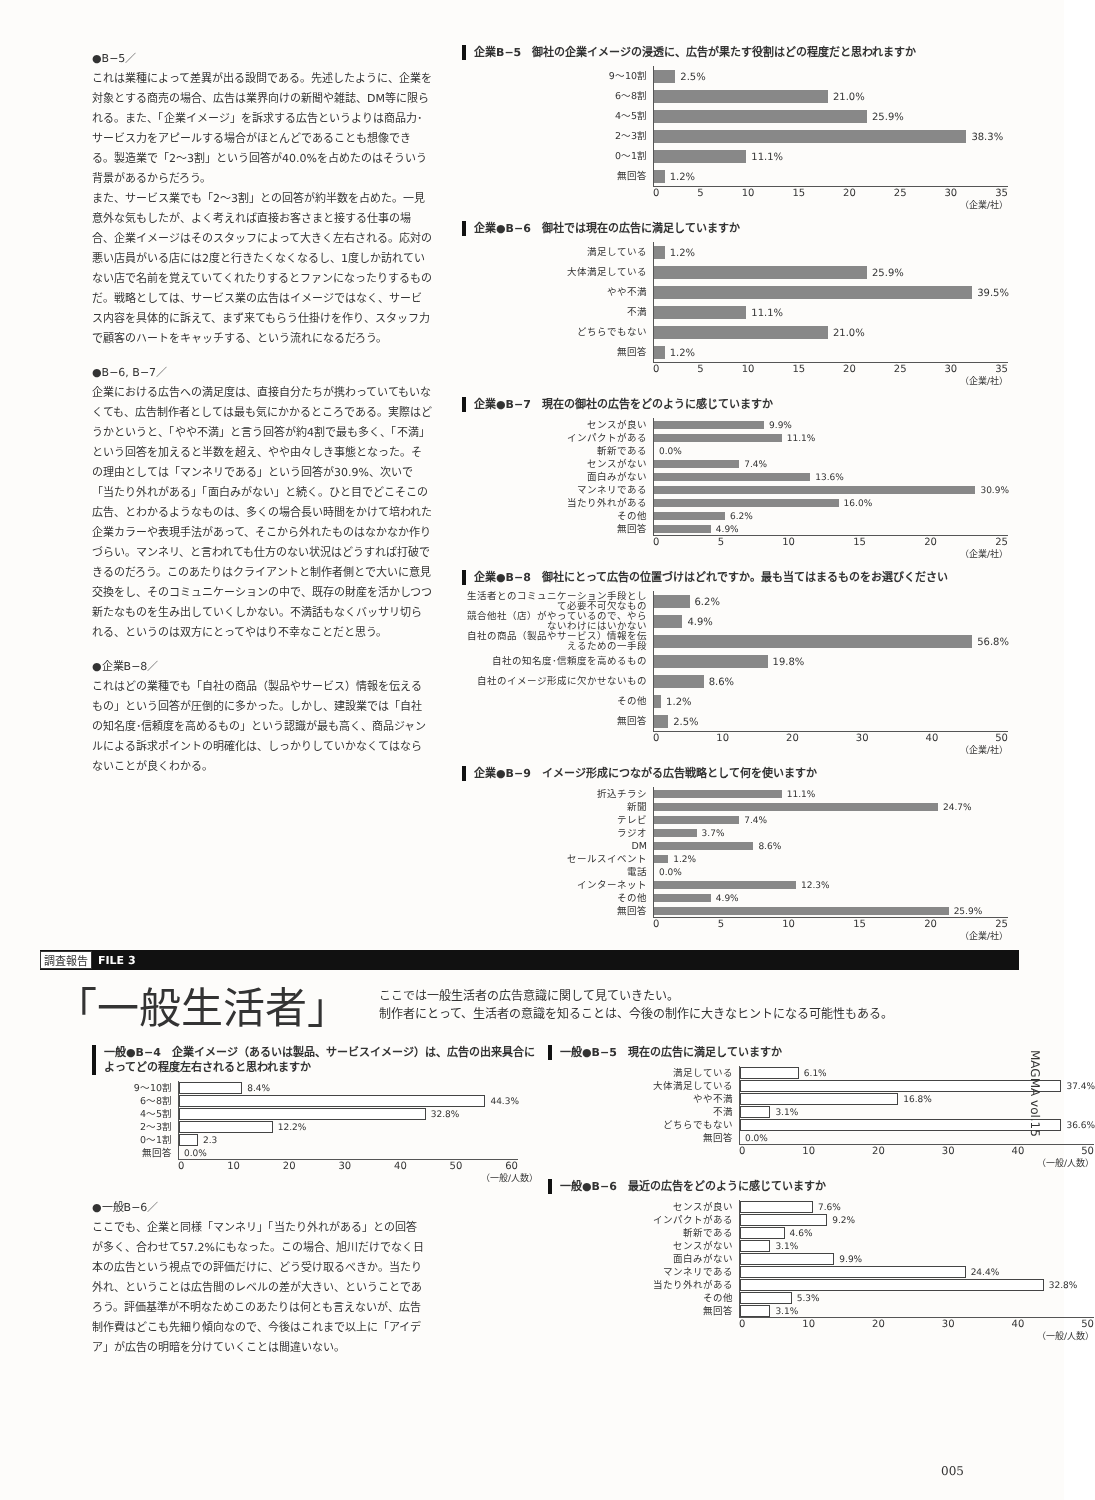●B−5／
これは業種によって差異が出る設問である。先述したように、企業を対象とする商売の場合、広告は業界向けの新聞や雑誌、DM等に限られる。また、「企業イメージ」を訴求する広告というよりは商品力･サービス力をアピールする場合がほとんどであることも想像できる。製造業で「2〜3割」という回答が40.0%を占めたのはそういう背景があるからだろう。
また、サービス業でも「2〜3割」との回答が約半数を占めた。一見意外な気もしたが、よく考えれば直接お客さまと接する仕事の場合、企業イメージはそのスタッフによって大きく左右される。応対の悪い店員がいる店には2度と行きたくなくなるし、1度しか訪れていない店で名前を覚えていてくれたりするとファンになったりするものだ。戦略としては、サービス業の広告はイメージではなく、サービス内容を具体的に訴えて、まず来てもらう仕掛けを作り、スタッフ力で顧客のハートをキャッチする、という流れになるだろう。
●B−6, B−7／
企業における広告への満足度は、直接自分たちが携わっていてもいなくても、広告制作者としては最も気にかかるところである。実際はどうかというと、「やや不満」と言う回答が約4割で最も多く、「不満」という回答を加えると半数を超え、やや由々しき事態となった。その理由としては「マンネリである」という回答が30.9%、次いで「当たり外れがある」「面白みがない」と続く。ひと目でどこそこの広告、とわかるようなものは、多くの場合長い時間をかけて培われた企業カラーや表現手法があって、そこから外れたものはなかなか作りづらい。マンネリ、と言われても仕方のない状況はどうすれば打破できるのだろう。このあたりはクライアントと制作者側とで大いに意見交換をし、そのコミュニケーションの中で、既存の財産を活かしつつ新たなものを生み出していくしかない。不満話もなくバッサリ切られる、というのは双方にとってやはり不幸なことだと思う。
●企業B−8／
これはどの業種でも「自社の商品（製品やサービス）情報を伝えるもの」という回答が圧倒的に多かった。しかし、建設業では「自社の知名度･信頼度を高めるもの」という認識が最も高く、商品ジャンルによる訴求ポイントの明確化は、しっかりしていかなくてはならないことが良くわかる。
企業B−5　御社の企業イメージの浸透に、広告が果たす役割はどの程度だと思われますか
9〜10割
2.5%
6〜8割
21.0%
4〜5割
25.9%
2〜3割
38.3%
0〜1割
11.1%
無回答
1.2%
0 5 10 15 20 25 30 35
（企業/社）
企業●B−6　御社では現在の広告に満足していますか
満足している
1.2%
大体満足している
25.9%
やや不満
39.5%
不満
11.1%
どちらでもない
21.0%
無回答
1.2%
0 5 10 15 20 25 30 35
（企業/社）
企業●B−7　現在の御社の広告をどのように感じていますか
センスが良い
9.9%
インパクトがある
11.1%
斬新である
0.0%
センスがない
7.4%
面白みがない
13.6%
マンネリである
30.9%
当たり外れがある
16.0%
その他
6.2%
無回答
4.9%
0 5 10 15 20 25
（企業/社）
企業●B−8　御社にとって広告の位置づけはどれですか。最も当てはまるものをお選びください
生活者とのコミュニケーション手段として必要不可欠なもの
6.2%
競合他社（店）がやっているので、やらないわけにはいかない
4.9%
自社の商品（製品やサービス）情報を伝えるための一手段
56.8%
自社の知名度･信頼度を高めるもの
19.8%
自社のイメージ形成に欠かせないもの
8.6%
その他
1.2%
無回答
2.5%
0 10 20 30 40 50
（企業/社）
企業●B−9　イメージ形成につながる広告戦略として何を使いますか
折込チラシ
11.1%
新聞
24.7%
テレビ
7.4%
ラジオ
3.7%
DM
8.6%
セールスイベント
1.2%
電話
0.0%
インターネット
12.3%
その他
4.9%
無回答
25.9%
0 5 10 15 20 25
（企業/社）
調査報告 FILE 3
「一般生活者」
ここでは一般生活者の広告意識に関して見ていきたい。
制作者にとって、生活者の意識を知ることは、今後の制作に大きなヒントになる可能性もある。
一般●B−4　企業イメージ（あるいは製品、サービスイメージ）は、広告の出来具合によってどの程度左右されると思われますか
9〜10割
8.4%
6〜8割
44.3%
4〜5割
32.8%
2〜3割
12.2%
0〜1割
2.3
無回答
0.0%
0 10 20 30 40 50 60
（一般/人数）
●一般B−6／
ここでも、企業と同様「マンネリ」「当たり外れがある」との回答が多く、合わせて57.2%にもなった。この場合、旭川だけでなく日本の広告という視点での評価だけに、どう受け取るべきか。当たり外れ、ということは広告間のレベルの差が大きい、ということであろう。評価基準が不明なためこのあたりは何とも言えないが、広告制作費はどこも先細り傾向なので、今後はこれまで以上に「アイデア」が広告の明暗を分けていくことは間違いない。
一般●B−5　現在の広告に満足していますか
満足している
6.1%
大体満足している
37.4%
やや不満
16.8%
不満
3.1%
どちらでもない
36.6%
無回答
0.0%
0 10 20 30 40 50
（一般/人数）
一般●B−6　最近の広告をどのように感じていますか
センスが良い
7.6%
インパクトがある
9.2%
斬新である
4.6%
センスがない
3.1%
面白みがない
9.9%
マンネリである
24.4%
当たり外れがある
32.8%
その他
5.3%
無回答
3.1%
0 10 20 30 40 50
（一般/人数）
MAGMA vol.15
005